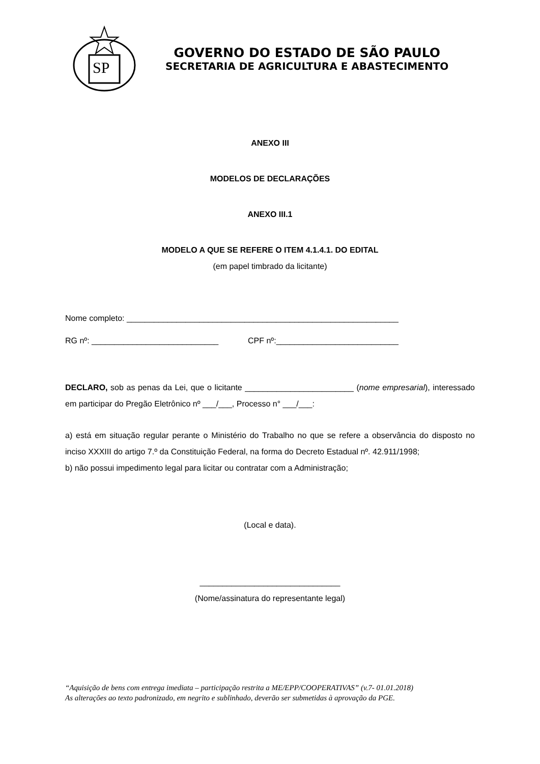SP
GOVERNO DO ESTADO DE SÃO PAULO
SECRETARIA DE AGRICULTURA E ABASTECIMENTO
ANEXO III
MODELOS DE DECLARAÇÕES
ANEXO III.1
MODELO A QUE SE REFERE O ITEM 4.1.4.1. DO EDITAL
(em papel timbrado da licitante)
Nome completo: ____________________________________________________________
RG nº: ____________________________ CPF nº:___________________________
DECLARO, sob as penas da Lei, que o licitante ________________________ (nome empresarial), interessado em participar do Pregão Eletrônico nº ___/___, Processo n° ___/___:
a) está em situação regular perante o Ministério do Trabalho no que se refere a observância do disposto no inciso XXXIII do artigo 7.º da Constituição Federal, na forma do Decreto Estadual nº. 42.911/1998;
b) não possui impedimento legal para licitar ou contratar com a Administração;
(Local e data).
_______________________________
(Nome/assinatura do representante legal)
“Aquisição de bens com entrega imediata – participação restrita a ME/EPP/COOPERATIVAS” (v.7- 01.01.2018)
As alterações ao texto padronizado, em negrito e sublinhado, deverão ser submetidas à aprovação da PGE.